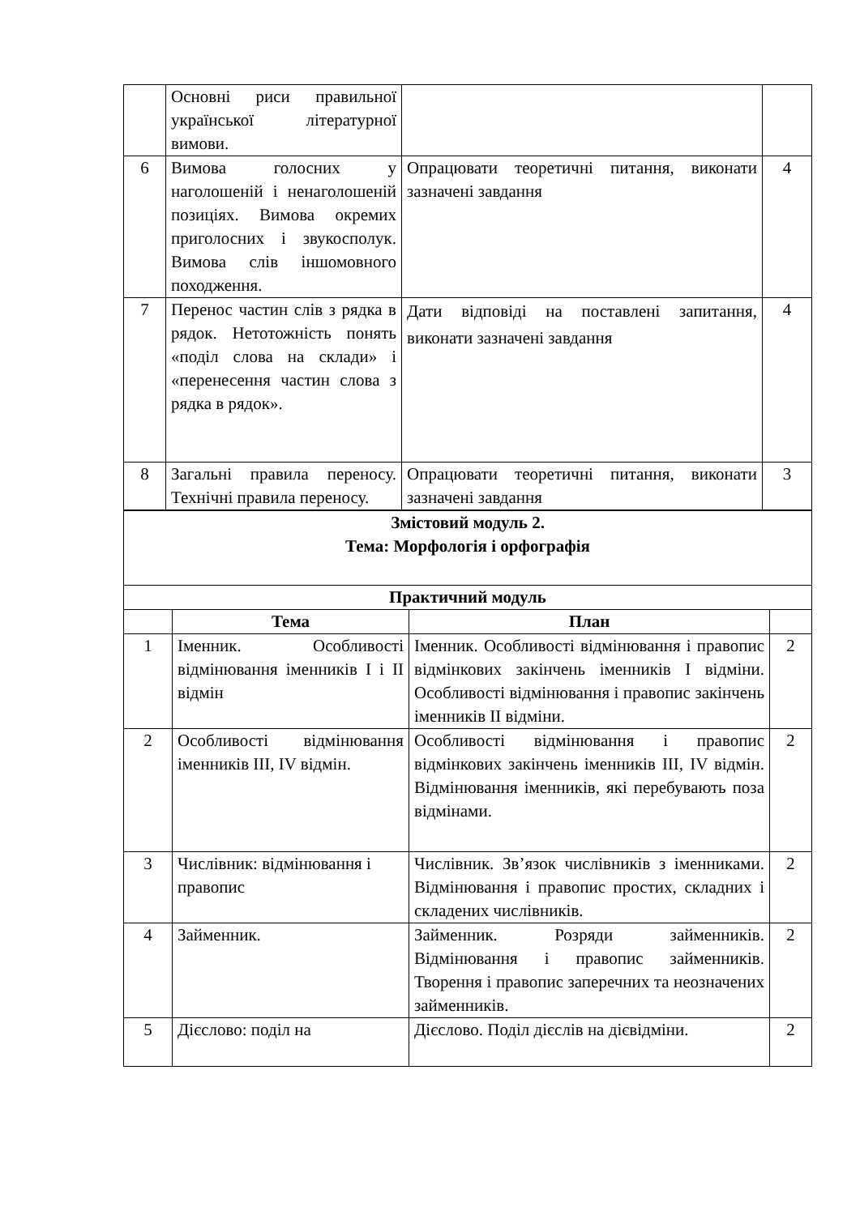| | Основні риси правильної української літературної вимови. | | |
| 6 | Вимова голосних у наголошеній і ненаголошеній позиціях. Вимова окремих приголосних і звукосполук. Вимова слів іншомовного походження. | Опрацювати теоретичні питання, виконати зазначені завдання | 4 |
| 7 | Перенос частин слів з рядка в рядок. Нетотожність понять «поділ слова на склади» і «перенесення частин слова з рядка в рядок». | Дати відповіді на поставлені запитання, виконати зазначені завдання | 4 |
| 8 | Загальні правила переносу. Технічні правила переносу. | Опрацювати теоретичні питання, виконати зазначені завдання | 3 |
| Змістовий модуль 2. Тема: Морфологія і орфографія | | | |
| --- | --- | --- | --- |
| Практичний модуль | | | |
| | Тема | План | |
| 1 | Іменник. Особливості відмінювання іменників I і II відмін | Іменник. Особливості відмінювання і правопис відмінкових закінчень іменників I відміни. Особливості відмінювання і правопис закінчень іменників II відміни. | 2 |
| 2 | Особливості відмінювання іменників III, IV відмін. | Особливості відмінювання і правопис відмінкових закінчень іменників III, IV відмін. Відмінювання іменників, які перебувають поза відмінами. | 2 |
| 3 | Числівник: відмінювання і правопис | Числівник. Зв’язок числівників з іменниками. Відмінювання і правопис простих, складних і складених числівників. | 2 |
| 4 | Займенник. | Займенник. Розряди займенників. Відмінювання і правопис займенників. Творення і правопис заперечних та неозначених займенників. | 2 |
| 5 | Дієслово: поділ на | Дієслово. Поділ дієслів на дієвідміни. | 2 |